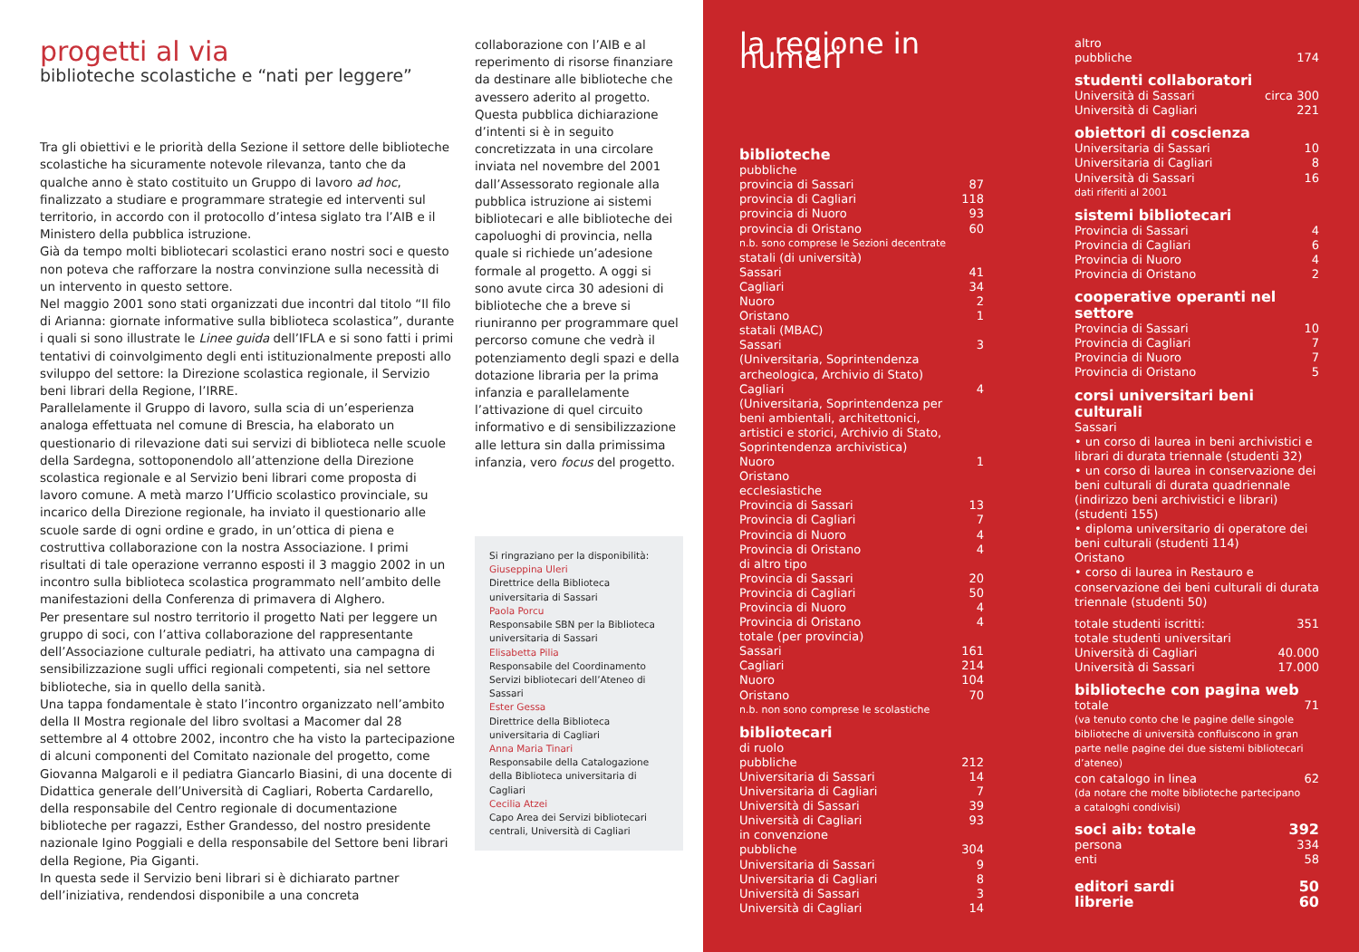progetti al via
biblioteche scolastiche e “nati per leggere”
Tra gli obiettivi e le priorità della Sezione il settore delle biblioteche scolastiche ha sicuramente notevole rilevanza, tanto che da qualche anno è stato costituito un Gruppo di lavoro ad hoc, finalizzato a studiare e programmare strategie ed interventi sul territorio, in accordo con il protocollo d’intesa siglato tra l’AIB e il Ministero della pubblica istruzione.
Già da tempo molti bibliotecari scolastici erano nostri soci e questo non poteva che rafforzare la nostra convinzione sulla necessità di un intervento in questo settore.
Nel maggio 2001 sono stati organizzati due incontri dal titolo “Il filo di Arianna: giornate informative sulla biblioteca scolastica”, durante i quali si sono illustrate le Linee guida dell’IFLA e si sono fatti i primi tentativi di coinvolgimento degli enti istituzionalmente preposti allo sviluppo del settore: la Direzione scolastica regionale, il Servizio beni librari della Regione, l’IRRE.
Parallelamente il Gruppo di lavoro, sulla scia di un’esperienza analoga effettuata nel comune di Brescia, ha elaborato un questionario di rilevazione dati sui servizi di biblioteca nelle scuole della Sardegna, sottoponendolo all’attenzione della Direzione scolastica regionale e al Servizio beni librari come proposta di lavoro comune. A metà marzo l’Ufficio scolastico provinciale, su incarico della Direzione regionale, ha inviato il questionario alle scuole sarde di ogni ordine e grado, in un’ottica di piena e costruttiva collaborazione con la nostra Associazione. I primi risultati di tale operazione verranno esposti il 3 maggio 2002 in un incontro sulla biblioteca scolastica programmato nell’ambito delle manifestazioni della Conferenza di primavera di Alghero.
Per presentare sul nostro territorio il progetto Nati per leggere un gruppo di soci, con l’attiva collaborazione del rappresentante dell’Associazione culturale pediatri, ha attivato una campagna di sensibilizzazione sugli uffici regionali competenti, sia nel settore biblioteche, sia in quello della sanità.
Una tappa fondamentale è stato l’incontro organizzato nell’ambito della II Mostra regionale del libro svoltasi a Macomer dal 28 settembre al 4 ottobre 2002, incontro che ha visto la partecipazione di alcuni componenti del Comitato nazionale del progetto, come Giovanna Malgaroli e il pediatra Giancarlo Biasini, di una docente di Didattica generale dell’Università di Cagliari, Roberta Cardarello, della responsabile del Centro regionale di documentazione biblioteche per ragazzi, Esther Grandesso, del nostro presidente nazionale Igino Poggiali e della responsabile del Settore beni librari della Regione, Pia Giganti.
In questa sede il Servizio beni librari si è dichiarato partner dell’iniziativa, rendendosi disponibile a una concreta
collaborazione con l’AIB e al reperimento di risorse finanziare da destinare alle biblioteche che avessero aderito al progetto.
Questa pubblica dichiarazione d’intenti si è in seguito concretizzata in una circolare inviata nel novembre del 2001 dall’Assessorato regionale alla pubblica istruzione ai sistemi bibliotecari e alle biblioteche dei capoluoghi di provincia, nella quale si richiede un’adesione formale al progetto. A oggi si sono avute circa 30 adesioni di biblioteche che a breve si riuniranno per programmare quel percorso comune che vedrà il potenziamento degli spazi e della dotazione libraria per la prima infanzia e parallelamente l’attivazione di quel circuito informativo e di sensibilizzazione alle lettura sin dalla primissima infanzia, vero focus del progetto.
Si ringraziano per la disponibilità:
Giuseppina Uleri
Direttrice della Biblioteca universitaria di Sassari
Paola Porcu
Responsabile SBN per la Biblioteca universitaria di Sassari
Elisabetta Pilia
Responsabile del Coordinamento Servizi bibliotecari dell’Ateneo di Sassari
Ester Gessa
Direttrice della Biblioteca universitaria di Cagliari
Anna Maria Tinari
Responsabile della Catalogazione della Biblioteca universitaria di Cagliari
Cecilia Atzei
Capo Area dei Servizi bibliotecari centrali, Università di Cagliari
la regione in numeri
biblioteche
| pubbliche | |
| provincia di Sassari | 87 |
| provincia di Cagliari | 118 |
| provincia di Nuoro | 93 |
| provincia di Oristano | 60 |
| n.b. sono comprese le Sezioni decentrate | |
| statali (di università) | |
| Sassari | 41 |
| Cagliari | 34 |
| Nuoro | 2 |
| Oristano | 1 |
| statali (MBAC) | |
| Sassari (Universitaria, Soprintendenza archeologica, Archivio di Stato) | 3 |
| Cagliari (Universitaria, Soprintendenza per beni ambientali, architettonici, artistici e storici, Archivio di Stato, Soprintendenza archivistica) | 4 |
| Nuoro | 1 |
| Oristano | |
| ecclesiastiche | |
| Provincia di Sassari | 13 |
| Provincia di Cagliari | 7 |
| Provincia di Nuoro | 4 |
| Provincia di Oristano | 4 |
| di altro tipo | |
| Provincia di Sassari | 20 |
| Provincia di Cagliari | 50 |
| Provincia di Nuoro | 4 |
| Provincia di Oristano | 4 |
| totale (per provincia) | |
| Sassari | 161 |
| Cagliari | 214 |
| Nuoro | 104 |
| Oristano | 70 |
| n.b. non sono comprese le scolastiche | |
bibliotecari
| di ruolo | |
| pubbliche | 212 |
| Universitaria di Sassari | 14 |
| Universitaria di Cagliari | 7 |
| Università di Sassari | 39 |
| Università di Cagliari | 93 |
| in convenzione | |
| pubbliche | 304 |
| Universitaria di Sassari | 9 |
| Universitaria di Cagliari | 8 |
| Università di Sassari | 3 |
| Università di Cagliari | 14 |
| altro | |
| pubbliche | 174 |
studenti collaboratori
| Università di Sassari | circa 300 |
| Università di Cagliari | 221 |
obiettori di coscienza
| Universitaria di Sassari | 10 |
| Universitaria di Cagliari | 8 |
| Università di Sassari | 16 |
| dati riferiti al 2001 | |
sistemi bibliotecari
| Provincia di Sassari | 4 |
| Provincia di Cagliari | 6 |
| Provincia di Nuoro | 4 |
| Provincia di Oristano | 2 |
cooperative operanti nel settore
| Provincia di Sassari | 10 |
| Provincia di Cagliari | 7 |
| Provincia di Nuoro | 7 |
| Provincia di Oristano | 5 |
corsi universitari beni culturali
Sassari
• un corso di laurea in beni archivistici e librari di durata triennale (studenti 32)
• un corso di laurea in conservazione dei beni culturali di durata quadriennale (indirizzo beni archivistici e librari) (studenti 155)
• diploma universitario di operatore dei beni culturali (studenti 114)
Oristano
• corso di laurea in Restauro e conservazione dei beni culturali di durata triennale (studenti 50)
| totale studenti iscritti: | 351 |
| totale studenti universitari | |
| Università di Cagliari | 40.000 |
| Università di Sassari | 17.000 |
biblioteche con pagina web
| totale | 71 |
| (va tenuto conto che le pagine delle singole biblioteche di università confluiscono in gran parte nelle pagine dei due sistemi bibliotecari d’ateneo) | |
| con catalogo in linea | 62 |
| (da notare che molte biblioteche partecipano a cataloghi condivisi) | |
| soci aib: totale | 392 |
| persona | 334 |
| enti | 58 |
| editori sardi | 50 |
| librerie | 60 |